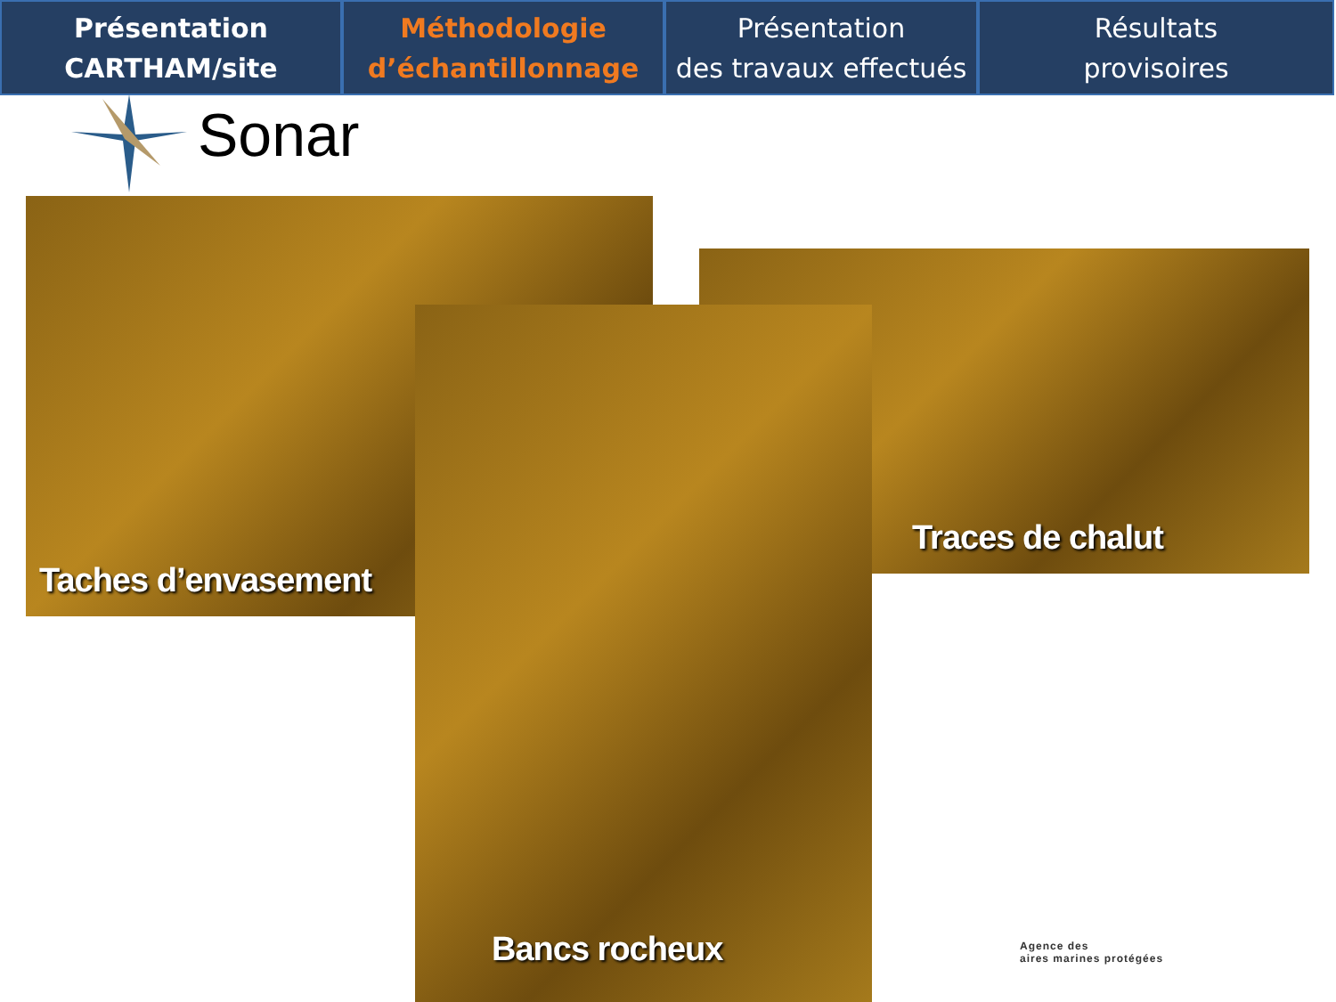Présentation
CARTHAM/site
Méthodologie
d’échantillonnage
Présentation
des travaux effectués
Résultats
provisoires
Sonar
Taches d’envasement
Traces de chalut
Bancs rocheux
Agence des
aires marines protégées